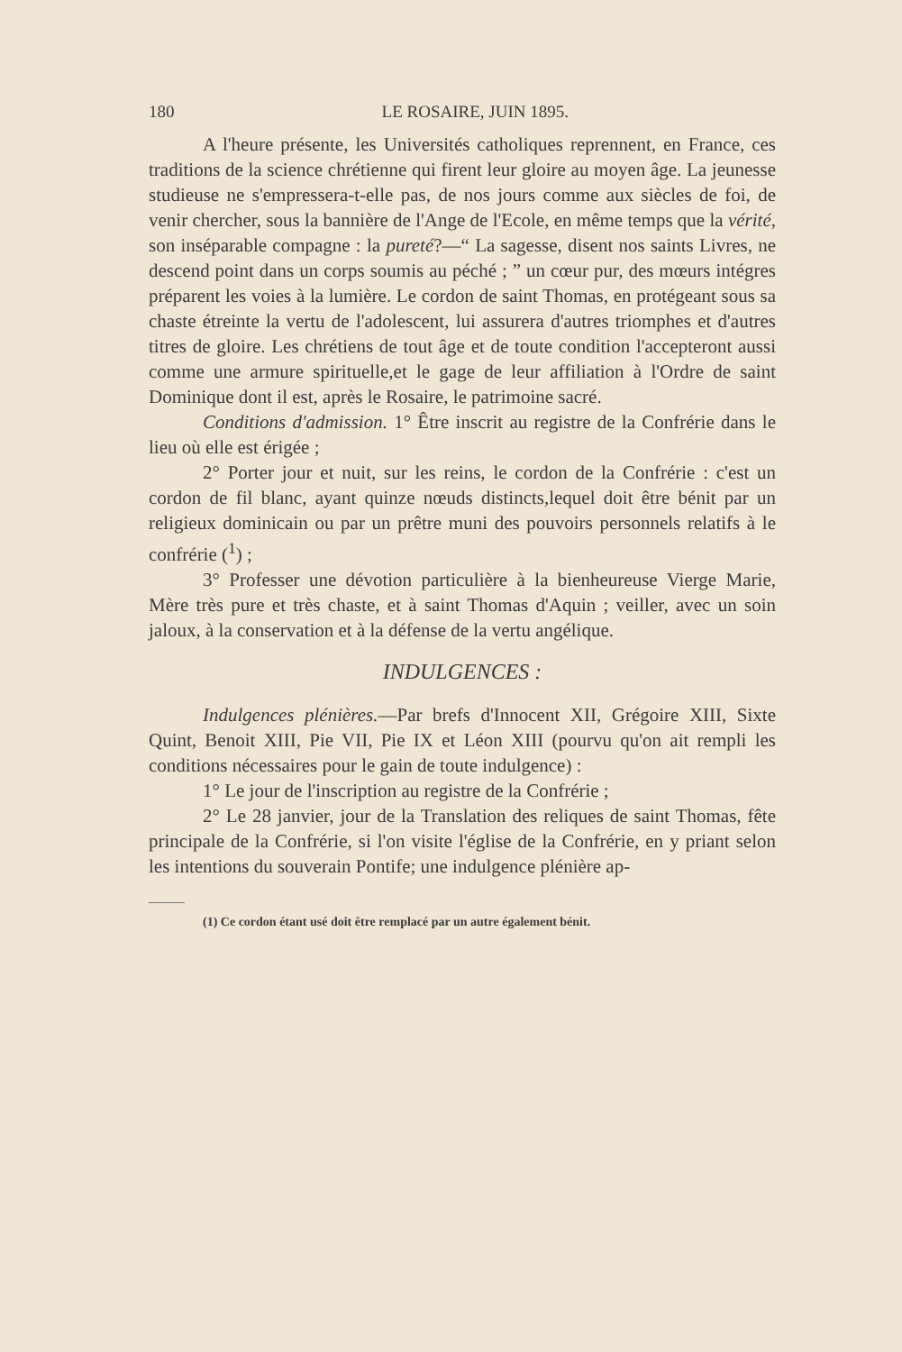180 LE ROSAIRE, JUIN 1895.
A l'heure présente, les Universités catholiques reprennent, en France, ces traditions de la science chrétienne qui firent leur gloire au moyen âge. La jeunesse studieuse ne s'empressera-t-elle pas, de nos jours comme aux siècles de foi, de venir chercher, sous la bannière de l'Ange de l'Ecole, en même temps que la vérité, son inséparable compagne : la pureté?—“ La sagesse, disent nos saints Livres, ne descend point dans un corps soumis au péché ; ” un cœur pur, des mœurs intégres préparent les voies à la lumière. Le cordon de saint Thomas, en protégeant sous sa chaste étreinte la vertu de l'adolescent, lui assurera d'autres triomphes et d'autres titres de gloire. Les chrétiens de tout âge et de toute condition l'accepteront aussi comme une armure spirituelle,et le gage de leur affiliation à l'Ordre de saint Dominique dont il est, après le Rosaire, le patrimoine sacré.
Conditions d'admission. 1° Être inscrit au registre de la Confrérie dans le lieu où elle est érigée ;
2° Porter jour et nuit, sur les reins, le cordon de la Confrérie : c'est un cordon de fil blanc, ayant quinze nœuds distincts,lequel doit être bénit par un religieux dominicain ou par un prêtre muni des pouvoirs personnels relatifs à le confrérie (<sup>1</sup>) ;
3° Professer une dévotion particulière à la bienheureuse Vierge Marie, Mère très pure et très chaste, et à saint Thomas d'Aquin ; veiller, avec un soin jaloux, à la conservation et à la défense de la vertu angélique.
INDULGENCES :
Indulgences plénières.—Par brefs d'Innocent XII, Grégoire XIII, Sixte Quint, Benoit XIII, Pie VII, Pie IX et Léon XIII (pourvu qu'on ait rempli les conditions nécessaires pour le gain de toute indulgence) :
1° Le jour de l'inscription au registre de la Confrérie ;
2° Le 28 janvier, jour de la Translation des reliques de saint Thomas, fête principale de la Confrérie, si l'on visite l'église de la Confrérie, en y priant selon les intentions du souverain Pontife; une indulgence plénière ap-
(1) Ce cordon étant usé doit être remplacé par un autre également bénit.